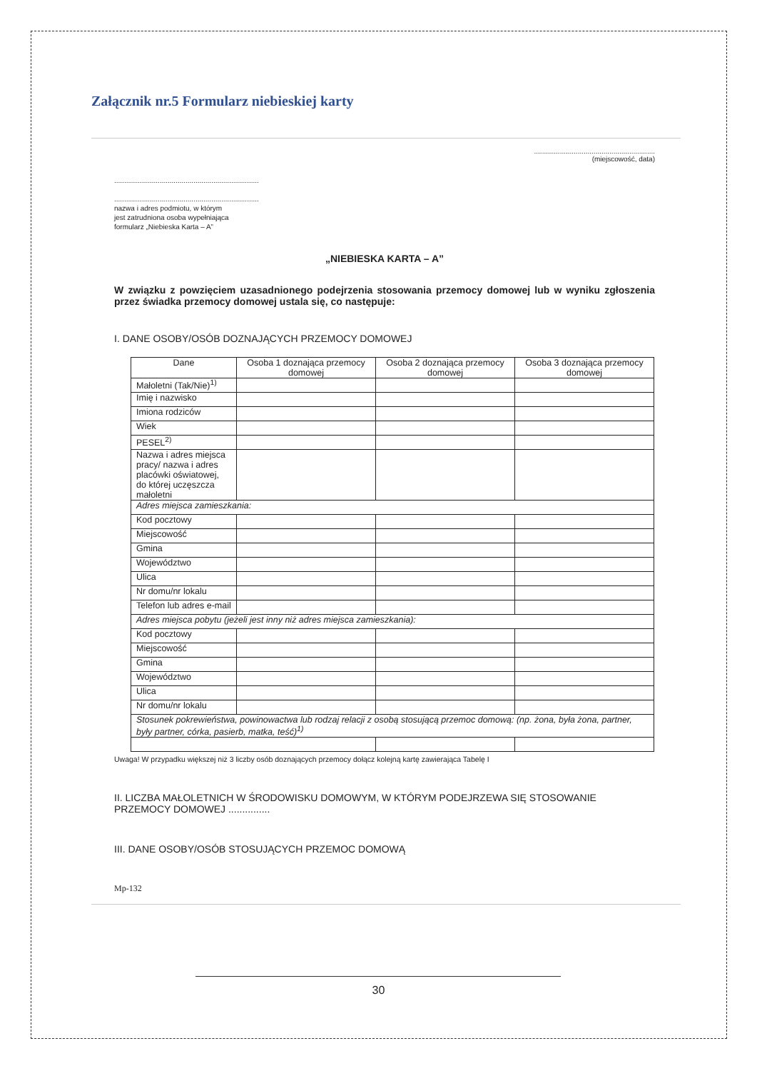Załącznik nr.5 Formularz niebieskiej karty
.............................................................
(miejscowość, data)
.........................................................................
.........................................................................
nazwa i adres podmiotu, w którym
jest zatrudniona osoba wypełniająca
formularz „Niebieska Karta – A”
„NIEBIESKA KARTA – A”
W związku z powzięciem uzasadnionego podejrzenia stosowania przemocy domowej lub w wyniku zgłoszenia przez świadka przemocy domowej ustala się, co następuje:
I. DANE OSOBY/OSÓB DOZNAJĄCYCH PRZEMOCY DOMOWEJ
| Dane | Osoba 1 doznająca przemocy domowej | Osoba 2 doznająca przemocy domowej | Osoba 3 doznająca przemocy domowej |
| --- | --- | --- | --- |
| Małoletni (Tak/Nie)<sup>1)</sup> | | | |
| Imię i nazwisko | | | |
| Imiona rodziców | | | |
| Wiek | | | |
| PESEL<sup>2)</sup> | | | |
| Nazwa i adres miejsca pracy/ nazwa i adres placówki oświatowej, do której uczęszcza małoletni | | | |
| Adres miejsca zamieszkania: | | | |
| Kod pocztowy | | | |
| Miejscowość | | | |
| Gmina | | | |
| Województwo | | | |
| Ulica | | | |
| Nr domu/nr lokalu | | | |
| Telefon lub adres e-mail | | | |
| Adres miejsca pobytu (jeżeli jest inny niż adres miejsca zamieszkania): | | | |
| Kod pocztowy | | | |
| Miejscowość | | | |
| Gmina | | | |
| Województwo | | | |
| Ulica | | | |
| Nr domu/nr lokalu | | | |
| Stosunek pokrewieństwa, powinowactwa lub rodzaj relacji z osobą stosującą przemoc domową: (np. żona, była żona, partner, były partner, córka, pasierb, matka, teść)<sup>1)</sup> | | | |
Uwaga! W przypadku większej niż 3 liczby osób doznających przemocy dołącz kolejną kartę zawierająca Tabelę I
II. LICZBA MAŁOLETNICH W ŚRODOWISKU DOMOWYM, W KTÓRYM PODEJRZEWA SIĘ STOSOWANIE PRZEMOCY DOMOWEJ ...............
III. DANE OSOBY/OSÓB STOSUJĄCYCH PRZEMOC DOMOWĄ
Mp-132
30